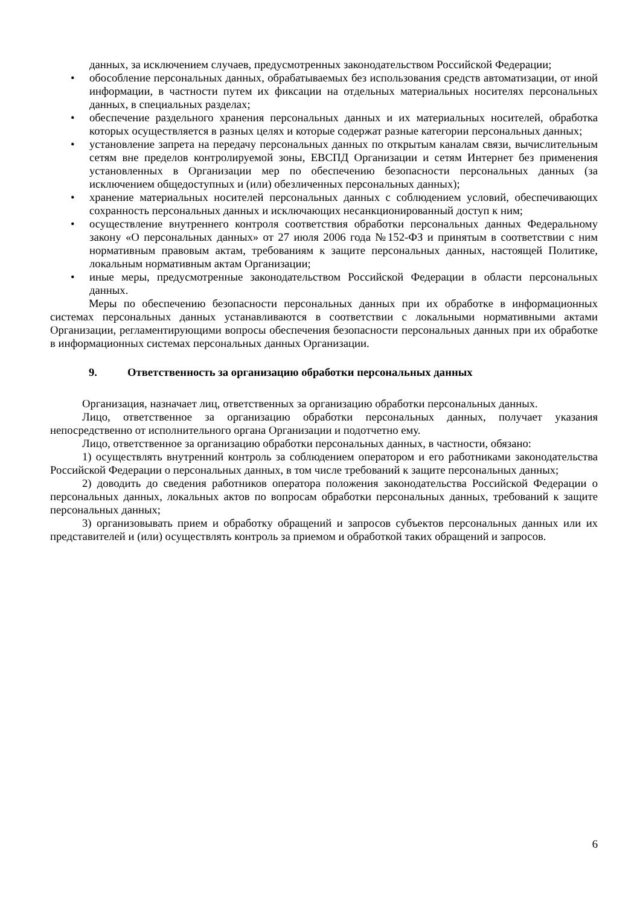данных, за исключением случаев, предусмотренных законодательством Российской Федерации;
• обособление персональных данных, обрабатываемых без использования средств автоматизации, от иной информации, в частности путем их фиксации на отдельных материальных носителях персональных данных, в специальных разделах;
• обеспечение раздельного хранения персональных данных и их материальных носителей, обработка которых осуществляется в разных целях и которые содержат разные категории персональных данных;
• установление запрета на передачу персональных данных по открытым каналам связи, вычислительным сетям вне пределов контролируемой зоны, ЕВСПД Организации и сетям Интернет без применения установленных в Организации мер по обеспечению безопасности персональных данных (за исключением общедоступных и (или) обезличенных персональных данных);
• хранение материальных носителей персональных данных с соблюдением условий, обеспечивающих сохранность персональных данных и исключающих несанкционированный доступ к ним;
• осуществление внутреннего контроля соответствия обработки персональных данных Федеральному закону «О персональных данных» от 27 июля 2006 года №152-ФЗ и принятым в соответствии с ним нормативным правовым актам, требованиям к защите персональных данных, настоящей Политике, локальным нормативным актам Организации;
• иные меры, предусмотренные законодательством Российской Федерации в области персональных данных.
Меры по обеспечению безопасности персональных данных при их обработке в информационных системах персональных данных устанавливаются в соответствии с локальными нормативными актами Организации, регламентирующими вопросы обеспечения безопасности персональных данных при их обработке в информационных системах персональных данных Организации.
9. Ответственность за организацию обработки персональных данных
Организация, назначает лиц, ответственных за организацию обработки персональных данных.
Лицо, ответственное за организацию обработки персональных данных, получает указания непосредственно от исполнительного органа Организации и подотчетно ему.
Лицо, ответственное за организацию обработки персональных данных, в частности, обязано:
1) осуществлять внутренний контроль за соблюдением оператором и его работниками законодательства Российской Федерации о персональных данных, в том числе требований к защите персональных данных;
2) доводить до сведения работников оператора положения законодательства Российской Федерации о персональных данных, локальных актов по вопросам обработки персональных данных, требований к защите персональных данных;
3) организовывать прием и обработку обращений и запросов субъектов персональных данных или их представителей и (или) осуществлять контроль за приемом и обработкой таких обращений и запросов.
6